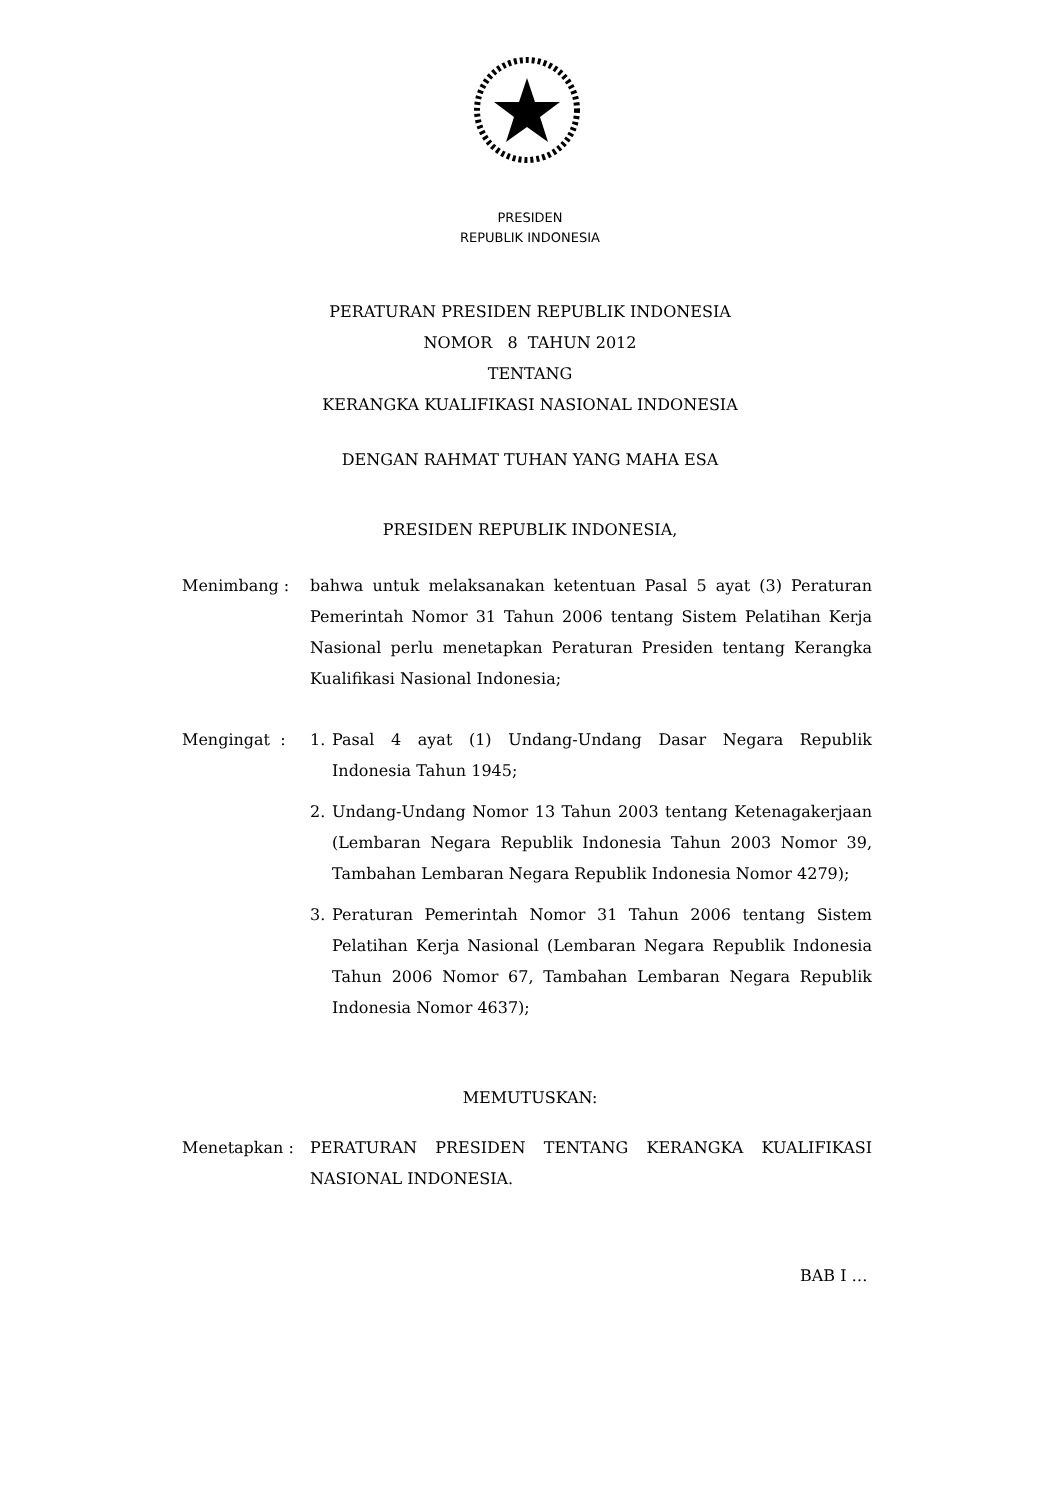PRESIDEN
REPUBLIK INDONESIA
PERATURAN PRESIDEN REPUBLIK INDONESIA
NOMOR 8 TAHUN 2012
TENTANG
KERANGKA KUALIFIKASI NASIONAL INDONESIA
DENGAN RAHMAT TUHAN YANG MAHA ESA
PRESIDEN REPUBLIK INDONESIA,
Menimbang : bahwa untuk melaksanakan ketentuan Pasal 5 ayat (3) Peraturan Pemerintah Nomor 31 Tahun 2006 tentang Sistem Pelatihan Kerja Nasional perlu menetapkan Peraturan Presiden tentang Kerangka Kualifikasi Nasional Indonesia;
Mengingat : 1. Pasal 4 ayat (1) Undang-Undang Dasar Negara Republik Indonesia Tahun 1945;
2. Undang-Undang Nomor 13 Tahun 2003 tentang Ketenagakerjaan (Lembaran Negara Republik Indonesia Tahun 2003 Nomor 39, Tambahan Lembaran Negara Republik Indonesia Nomor 4279);
3. Peraturan Pemerintah Nomor 31 Tahun 2006 tentang Sistem Pelatihan Kerja Nasional (Lembaran Negara Republik Indonesia Tahun 2006 Nomor 67, Tambahan Lembaran Negara Republik Indonesia Nomor 4637);
MEMUTUSKAN:
Menetapkan : PERATURAN PRESIDEN TENTANG KERANGKA KUALIFIKASI NASIONAL INDONESIA.
BAB I …